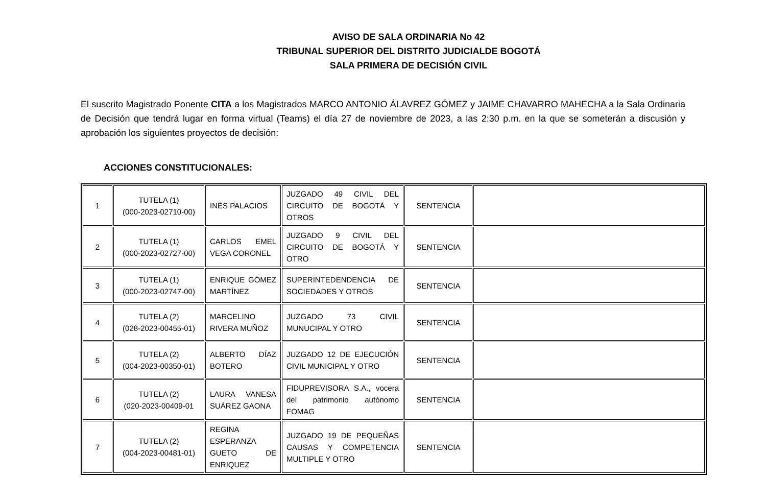AVISO DE SALA ORDINARIA No 42
TRIBUNAL SUPERIOR DEL DISTRITO JUDICIALDE BOGOTÁ
SALA PRIMERA DE DECISIÓN CIVIL
El suscrito Magistrado Ponente CITA a los Magistrados MARCO ANTONIO ÁLAVREZ GÓMEZ y JAIME CHAVARRO MAHECHA a la Sala Ordinaria de Decisión que tendrá lugar en forma virtual (Teams) el día 27 de noviembre de 2023, a las 2:30 p.m. en la que se someterán a discusión y aprobación los siguientes proyectos de decisión:
ACCIONES CONSTITUCIONALES:
| 1 | TUTELA (1) (000-2023-02710-00) | INÉS PALACIOS | JUZGADO 49 CIVIL DEL CIRCUITO DE BOGOTÁ Y OTROS | SENTENCIA | |
| 2 | TUTELA (1) (000-2023-02727-00) | CARLOS EMEL VEGA CORONEL | JUZGADO 9 CIVIL DEL CIRCUITO DE BOGOTÁ Y OTRO | SENTENCIA | |
| 3 | TUTELA (1) (000-2023-02747-00) | ENRIQUE GÓMEZ MARTÍNEZ | SUPERINTEDENDENCIA DE SOCIEDADES Y OTROS | SENTENCIA | |
| 4 | TUTELA (2) (028-2023-00455-01) | MARCELINO RIVERA MUÑOZ | JUZGADO 73 CIVIL MUNUCIPAL Y OTRO | SENTENCIA | |
| 5 | TUTELA (2) (004-2023-00350-01) | ALBERTO DÍAZ BOTERO | JUZGADO 12 DE EJECUCIÓN CIVIL MUNICIPAL Y OTRO | SENTENCIA | |
| 6 | TUTELA (2) (020-2023-00409-01 | LAURA VANESA SUÁREZ GAONA | FIDUPREVISORA S.A., vocera del patrimonio autónomo FOMAG | SENTENCIA | |
| 7 | TUTELA (2) (004-2023-00481-01) | REGINA ESPERANZA GUETO DE ENRIQUEZ | JUZGADO 19 DE PEQUEÑAS CAUSAS Y COMPETENCIA MULTIPLE Y OTRO | SENTENCIA | |